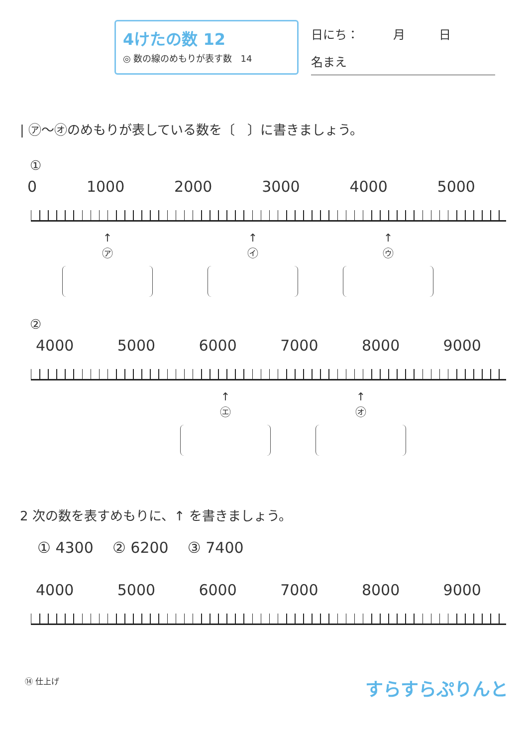4けたの数 12
◎ 数の線のめもりが表す数 14
日にち： 月 日
名まえ
| ㋐～㋔のめもりが表している数を〔 〕に書きましょう。
①
0 1000 2000 3000 4000 5000
↑
㋐
↑
㋑
↑
㋒
②
4000 5000 6000 7000 8000 9000
↑
㋓
↑
㋔
2 次の数を表すめもりに、↑ を書きましょう。
① 4300 ② 6200 ③ 7400
4000 5000 6000 7000 8000 9000
⑭ 仕上げ すらすらぷりんと